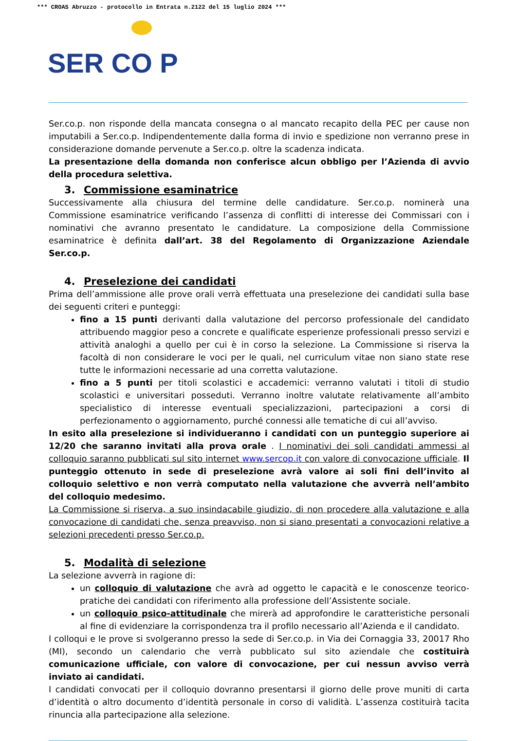*** CROAS Abruzzo - protocollo in Entrata n.2122 del 15 luglio 2024 ***
SER CO P
Ser.co.p. non risponde della mancata consegna o al mancato recapito della PEC per cause non imputabili a Ser.co.p. Indipendentemente dalla forma di invio e spedizione non verranno prese in considerazione domande pervenute a Ser.co.p. oltre la scadenza indicata.
La presentazione della domanda non conferisce alcun obbligo per l’Azienda di avvio della procedura selettiva.
3. Commissione esaminatrice
Successivamente alla chiusura del termine delle candidature. Ser.co.p. nominerà una Commissione esaminatrice verificando l’assenza di conflitti di interesse dei Commissari con i nominativi che avranno presentato le candidature. La composizione della Commissione esaminatrice è definita dall’art. 38 del Regolamento di Organizzazione Aziendale Ser.co.p.
4. Preselezione dei candidati
Prima dell’ammissione alle prove orali verrà effettuata una preselezione dei candidati sulla base dei seguenti criteri e punteggi:
fino a 15 punti derivanti dalla valutazione del percorso professionale del candidato attribuendo maggior peso a concrete e qualificate esperienze professionali presso servizi e attività analoghi a quello per cui è in corso la selezione. La Commissione si riserva la facoltà di non considerare le voci per le quali, nel curriculum vitae non siano state rese tutte le informazioni necessarie ad una corretta valutazione.
fino a 5 punti per titoli scolastici e accademici: verranno valutati i titoli di studio scolastici e universitari posseduti. Verranno inoltre valutate relativamente all’ambito specialistico di interesse eventuali specializzazioni, partecipazioni a corsi di perfezionamento o aggiornamento, purché connessi alle tematiche di cui all’avviso.
In esito alla preselezione si individueranno i candidati con un punteggio superiore ai 12/20 che saranno invitati alla prova orale . I nominativi dei soli candidati ammessi al colloquio saranno pubblicati sul sito internet www.sercop.it con valore di convocazione ufficiale. Il punteggio ottenuto in sede di preselezione avrà valore ai soli fini dell’invito al colloquio selettivo e non verrà computato nella valutazione che avverrà nell’ambito del colloquio medesimo.
La Commissione si riserva, a suo insindacabile giudizio, di non procedere alla valutazione e alla convocazione di candidati che, senza preavviso, non si siano presentati a convocazioni relative a selezioni precedenti presso Ser.co.p.
5. Modalità di selezione
La selezione avverrà in ragione di:
un colloquio di valutazione che avrà ad oggetto le capacità e le conoscenze teorico-pratiche dei candidati con riferimento alla professione dell’Assistente sociale.
un colloquio psico-attitudinale che mirerà ad approfondire le caratteristiche personali al fine di evidenziare la corrispondenza tra il profilo necessario all’Azienda e il candidato.
I colloqui e le prove si svolgeranno presso la sede di Ser.co.p. in Via dei Cornaggia 33, 20017 Rho (MI), secondo un calendario che verrà pubblicato sul sito aziendale che costituirà comunicazione ufficiale, con valore di convocazione, per cui nessun avviso verrà inviato ai candidati.
I candidati convocati per il colloquio dovranno presentarsi il giorno delle prove muniti di carta d’identità o altro documento d’identità personale in corso di validità. L’assenza costituirà tacita rinuncia alla partecipazione alla selezione.